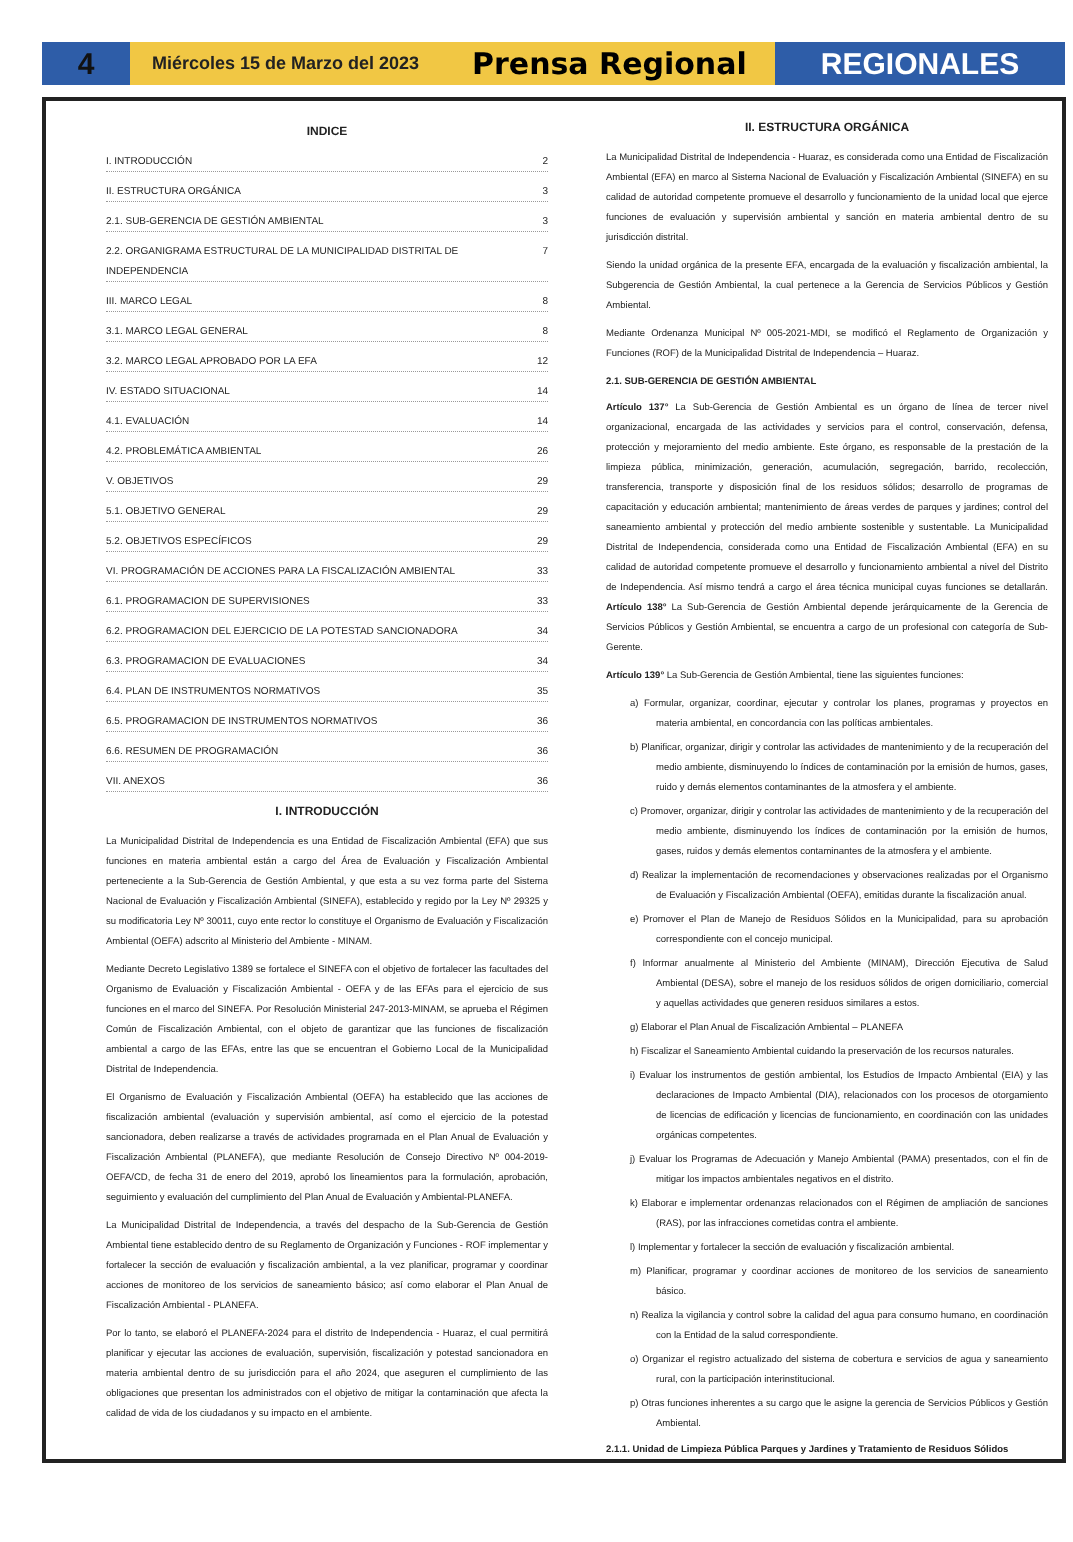4
Miércoles 15 de Marzo del 2023
Prensa Regional
REGIONALES
INDICE
I. INTRODUCCIÓN 2
II. ESTRUCTURA ORGÁNICA 3
2.1. SUB-GERENCIA DE GESTIÓN AMBIENTAL 3
2.2. ORGANIGRAMA ESTRUCTURAL DE LA MUNICIPALIDAD DISTRITAL DE INDEPENDENCIA 7
III. MARCO LEGAL 8
3.1. MARCO LEGAL GENERAL 8
3.2. MARCO LEGAL APROBADO POR LA EFA 12
IV. ESTADO SITUACIONAL 14
4.1. EVALUACIÓN 14
4.2. PROBLEMÁTICA AMBIENTAL 26
V. OBJETIVOS 29
5.1. OBJETIVO GENERAL 29
5.2. OBJETIVOS ESPECÍFICOS 29
VI. PROGRAMACIÓN DE ACCIONES PARA LA FISCALIZACIÓN AMBIENTAL 33
6.1. PROGRAMACION DE SUPERVISIONES 33
6.2. PROGRAMACION DEL EJERCICIO DE LA POTESTAD SANCIONADORA 34
6.3. PROGRAMACION DE EVALUACIONES 34
6.4. PLAN DE INSTRUMENTOS NORMATIVOS 35
6.5. PROGRAMACION DE INSTRUMENTOS NORMATIVOS 36
6.6. RESUMEN DE PROGRAMACIÓN 36
VII. ANEXOS 36
I. INTRODUCCIÓN
La Municipalidad Distrital de Independencia es una Entidad de Fiscalización Ambiental (EFA) que sus funciones en materia ambiental están a cargo del Área de Evaluación y Fiscalización Ambiental perteneciente a la Sub-Gerencia de Gestión Ambiental, y que esta a su vez forma parte del Sistema Nacional de Evaluación y Fiscalización Ambiental (SINEFA), establecido y regido por la Ley Nº 29325 y su modificatoria Ley Nº 30011, cuyo ente rector lo constituye el Organismo de Evaluación y Fiscalización Ambiental (OEFA) adscrito al Ministerio del Ambiente - MINAM.
Mediante Decreto Legislativo 1389 se fortalece el SINEFA con el objetivo de fortalecer las facultades del Organismo de Evaluación y Fiscalización Ambiental - OEFA y de las EFAs para el ejercicio de sus funciones en el marco del SINEFA. Por Resolución Ministerial 247-2013-MINAM, se aprueba el Régimen Común de Fiscalización Ambiental, con el objeto de garantizar que las funciones de fiscalización ambiental a cargo de las EFAs, entre las que se encuentran el Gobierno Local de la Municipalidad Distrital de Independencia.
El Organismo de Evaluación y Fiscalización Ambiental (OEFA) ha establecido que las acciones de fiscalización ambiental (evaluación y supervisión ambiental, así como el ejercicio de la potestad sancionadora, deben realizarse a través de actividades programada en el Plan Anual de Evaluación y Fiscalización Ambiental (PLANEFA), que mediante Resolución de Consejo Directivo Nº 004-2019-OEFA/CD, de fecha 31 de enero del 2019, aprobó los lineamientos para la formulación, aprobación, seguimiento y evaluación del cumplimiento del Plan Anual de Evaluación y Ambiental-PLANEFA.
La Municipalidad Distrital de Independencia, a través del despacho de la Sub-Gerencia de Gestión Ambiental tiene establecido dentro de su Reglamento de Organización y Funciones - ROF implementar y fortalecer la sección de evaluación y fiscalización ambiental, a la vez planificar, programar y coordinar acciones de monitoreo de los servicios de saneamiento básico; así como elaborar el Plan Anual de Fiscalización Ambiental - PLANEFA.
Por lo tanto, se elaboró el PLANEFA-2024 para el distrito de Independencia - Huaraz, el cual permitirá planificar y ejecutar las acciones de evaluación, supervisión, fiscalización y potestad sancionadora en materia ambiental dentro de su jurisdicción para el año 2024, que aseguren el cumplimiento de las obligaciones que presentan los administrados con el objetivo de mitigar la contaminación que afecta la calidad de vida de los ciudadanos y su impacto en el ambiente.
II. ESTRUCTURA ORGÁNICA
La Municipalidad Distrital de Independencia - Huaraz, es considerada como una Entidad de Fiscalización Ambiental (EFA) en marco al Sistema Nacional de Evaluación y Fiscalización Ambiental (SINEFA) en su calidad de autoridad competente promueve el desarrollo y funcionamiento de la unidad local que ejerce funciones de evaluación y supervisión ambiental y sanción en materia ambiental dentro de su jurisdicción distrital.
Siendo la unidad orgánica de la presente EFA, encargada de la evaluación y fiscalización ambiental, la Subgerencia de Gestión Ambiental, la cual pertenece a la Gerencia de Servicios Públicos y Gestión Ambiental.
Mediante Ordenanza Municipal Nº 005-2021-MDI, se modificó el Reglamento de Organización y Funciones (ROF) de la Municipalidad Distrital de Independencia – Huaraz.
2.1. SUB-GERENCIA DE GESTIÓN AMBIENTAL
Artículo 137° La Sub-Gerencia de Gestión Ambiental es un órgano de línea de tercer nivel organizacional, encargada de las actividades y servicios para el control, conservación, defensa, protección y mejoramiento del medio ambiente. Este órgano, es responsable de la prestación de la limpieza pública, minimización, generación, acumulación, segregación, barrido, recolección, transferencia, transporte y disposición final de los residuos sólidos; desarrollo de programas de capacitación y educación ambiental; mantenimiento de áreas verdes de parques y jardines; control del saneamiento ambiental y protección del medio ambiente sostenible y sustentable. La Municipalidad Distrital de Independencia, considerada como una Entidad de Fiscalización Ambiental (EFA) en su calidad de autoridad competente promueve el desarrollo y funcionamiento ambiental a nivel del Distrito de Independencia. Así mismo tendrá a cargo el área técnica municipal cuyas funciones se detallarán. Artículo 138° La Sub-Gerencia de Gestión Ambiental depende jerárquicamente de la Gerencia de Servicios Públicos y Gestión Ambiental, se encuentra a cargo de un profesional con categoría de Sub-Gerente.
Artículo 139° La Sub-Gerencia de Gestión Ambiental, tiene las siguientes funciones:
a) Formular, organizar, coordinar, ejecutar y controlar los planes, programas y proyectos en materia ambiental, en concordancia con las políticas ambientales.
b) Planificar, organizar, dirigir y controlar las actividades de mantenimiento y de la recuperación del medio ambiente, disminuyendo lo índices de contaminación por la emisión de humos, gases, ruido y demás elementos contaminantes de la atmosfera y el ambiente.
c) Promover, organizar, dirigir y controlar las actividades de mantenimiento y de la recuperación del medio ambiente, disminuyendo los índices de contaminación por la emisión de humos, gases, ruidos y demás elementos contaminantes de la atmosfera y el ambiente.
d) Realizar la implementación de recomendaciones y observaciones realizadas por el Organismo de Evaluación y Fiscalización Ambiental (OEFA), emitidas durante la fiscalización anual.
e) Promover el Plan de Manejo de Residuos Sólidos en la Municipalidad, para su aprobación correspondiente con el concejo municipal.
f) Informar anualmente al Ministerio del Ambiente (MINAM), Dirección Ejecutiva de Salud Ambiental (DESA), sobre el manejo de los residuos sólidos de origen domiciliario, comercial y aquellas actividades que generen residuos similares a estos.
g) Elaborar el Plan Anual de Fiscalización Ambiental – PLANEFA
h) Fiscalizar el Saneamiento Ambiental cuidando la preservación de los recursos naturales.
i) Evaluar los instrumentos de gestión ambiental, los Estudios de Impacto Ambiental (EIA) y las declaraciones de Impacto Ambiental (DIA), relacionados con los procesos de otorgamiento de licencias de edificación y licencias de funcionamiento, en coordinación con las unidades orgánicas competentes.
j) Evaluar los Programas de Adecuación y Manejo Ambiental (PAMA) presentados, con el fin de mitigar los impactos ambientales negativos en el distrito.
k) Elaborar e implementar ordenanzas relacionados con el Régimen de ampliación de sanciones (RAS), por las infracciones cometidas contra el ambiente.
l) Implementar y fortalecer la sección de evaluación y fiscalización ambiental.
m) Planificar, programar y coordinar acciones de monitoreo de los servicios de saneamiento básico.
n) Realiza la vigilancia y control sobre la calidad del agua para consumo humano, en coordinación con la Entidad de la salud correspondiente.
o) Organizar el registro actualizado del sistema de cobertura e servicios de agua y saneamiento rural, con la participación interinstitucional.
p) Otras funciones inherentes a su cargo que le asigne la gerencia de Servicios Públicos y Gestión Ambiental.
2.1.1. Unidad de Limpieza Pública Parques y Jardines y Tratamiento de Residuos Sólidos